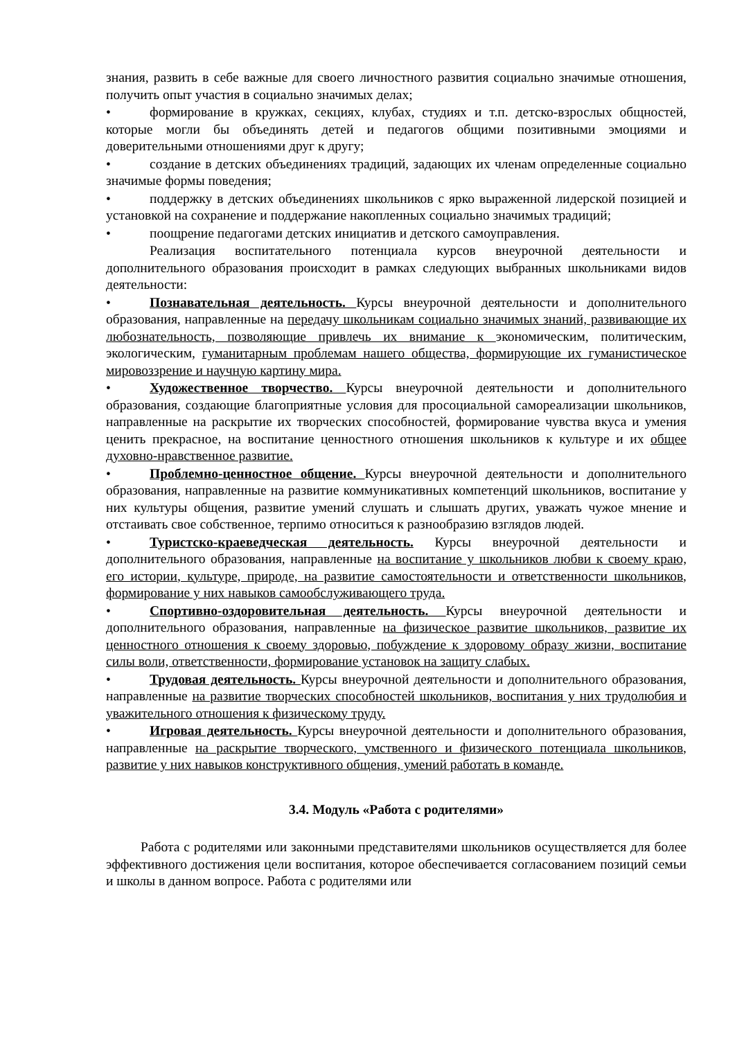знания, развить в себе важные для своего личностного развития социально значимые отношения, получить опыт участия в социально значимых делах;
• формирование в кружках, секциях, клубах, студиях и т.п. детско-взрослых общностей, которые могли бы объединять детей и педагогов общими позитивными эмоциями и доверительными отношениями друг к другу;
• создание в детских объединениях традиций, задающих их членам определенные социально значимые формы поведения;
• поддержку в детских объединениях школьников с ярко выраженной лидерской позицией и установкой на сохранение и поддержание накопленных социально значимых традиций;
• поощрение педагогами детских инициатив и детского самоуправления.
Реализация воспитательного потенциала курсов внеурочной деятельности и дополнительного образования происходит в рамках следующих выбранных школьниками видов деятельности:
• Познавательная деятельность. Курсы внеурочной деятельности и дополнительного образования, направленные на передачу школьникам социально значимых знаний, развивающие их любознательность, позволяющие привлечь их внимание к экономическим, политическим, экологическим, гуманитарным проблемам нашего общества, формирующие их гуманистическое мировоззрение и научную картину мира.
• Художественное творчество. Курсы внеурочной деятельности и дополнительного образования, создающие благоприятные условия для просоциальной самореализации школьников, направленные на раскрытие их творческих способностей, формирование чувства вкуса и умения ценить прекрасное, на воспитание ценностного отношения школьников к культуре и их общее духовно-нравственное развитие.
• Проблемно-ценностное общение. Курсы внеурочной деятельности и дополнительного образования, направленные на развитие коммуникативных компетенций школьников, воспитание у них культуры общения, развитие умений слушать и слышать других, уважать чужое мнение и отстаивать свое собственное, терпимо относиться к разнообразию взглядов людей.
• Туристско-краеведческая деятельность. Курсы внеурочной деятельности и дополнительного образования, направленные на воспитание у школьников любви к своему краю, его истории, культуре, природе, на развитие самостоятельности и ответственности школьников, формирование у них навыков самообслуживающего труда.
• Спортивно-оздоровительная деятельность. Курсы внеурочной деятельности и дополнительного образования, направленные на физическое развитие школьников, развитие их ценностного отношения к своему здоровью, побуждение к здоровому образу жизни, воспитание силы воли, ответственности, формирование установок на защиту слабых.
• Трудовая деятельность. Курсы внеурочной деятельности и дополнительного образования, направленные на развитие творческих способностей школьников, воспитания у них трудолюбия и уважительного отношения к физическому труду.
• Игровая деятельность. Курсы внеурочной деятельности и дополнительного образования, направленные на раскрытие творческого, умственного и физического потенциала школьников, развитие у них навыков конструктивного общения, умений работать в команде.
3.4. Модуль «Работа с родителями»
Работа с родителями или законными представителями школьников осуществляется для более эффективного достижения цели воспитания, которое обеспечивается согласованием позиций семьи и школы в данном вопросе. Работа с родителями или